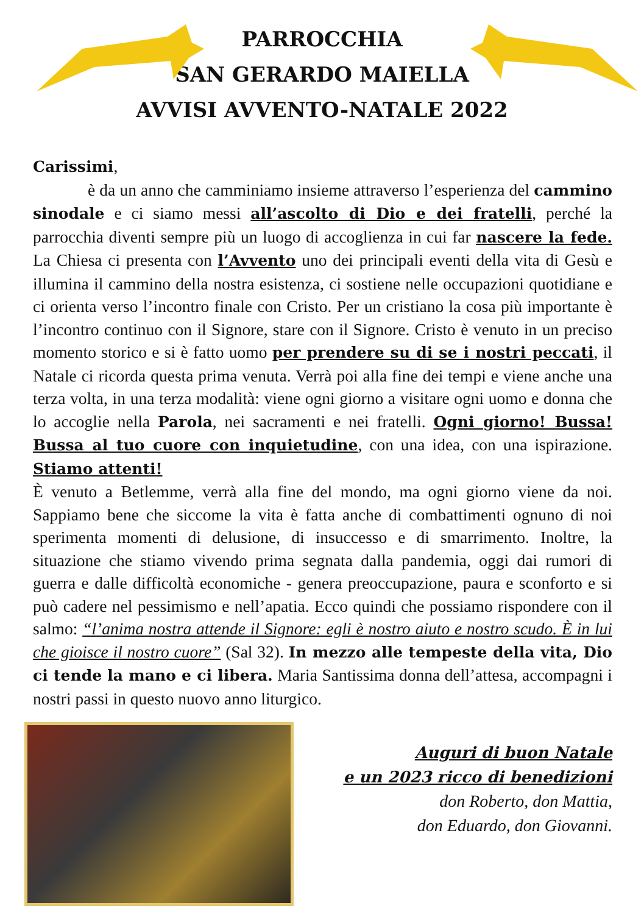PARROCCHIA
SAN GERARDO MAIELLA
AVVISI AVVENTO-NATALE 2022
Carissimi,
è da un anno che camminiamo insieme attraverso l’esperienza del cammino sinodale e ci siamo messi all’ascolto di Dio e dei fratelli, perché la parrocchia diventi sempre più un luogo di accoglienza in cui far nascere la fede. La Chiesa ci presenta con l’Avvento uno dei principali eventi della vita di Gesù e illumina il cammino della nostra esistenza, ci sostiene nelle occupazioni quotidiane e ci orienta verso l’incontro finale con Cristo. Per un cristiano la cosa più importante è l’incontro continuo con il Signore, stare con il Signore. Cristo è venuto in un preciso momento storico e si è fatto uomo per prendere su di se i nostri peccati, il Natale ci ricorda questa prima venuta. Verrà poi alla fine dei tempi e viene anche una terza volta, in una terza modalità: viene ogni giorno a visitare ogni uomo e donna che lo accoglie nella Parola, nei sacramenti e nei fratelli. Ogni giorno! Bussa! Bussa al tuo cuore con inquietudine, con una idea, con una ispirazione. Stiamo attenti!
È venuto a Betlemme, verrà alla fine del mondo, ma ogni giorno viene da noi. Sappiamo bene che siccome la vita è fatta anche di combattimenti ognuno di noi sperimenta momenti di delusione, di insuccesso e di smarrimento. Inoltre, la situazione che stiamo vivendo prima segnata dalla pandemia, oggi dai rumori di guerra e dalle difficoltà economiche - genera preoccupazione, paura e sconforto e si può cadere nel pessimismo e nell’apatia. Ecco quindi che possiamo rispondere con il salmo: “l’anima nostra attende il Signore: egli è nostro aiuto e nostro scudo. È in lui che gioisce il nostro cuore” (Sal 32). In mezzo alle tempeste della vita, Dio ci tende la mano e ci libera. Maria Santissima donna dell’attesa, accompagni i nostri passi in questo nuovo anno liturgico.
Auguri di buon Natale
e un 2023 ricco di benedizioni
don Roberto, don Mattia,
don Eduardo, don Giovanni.